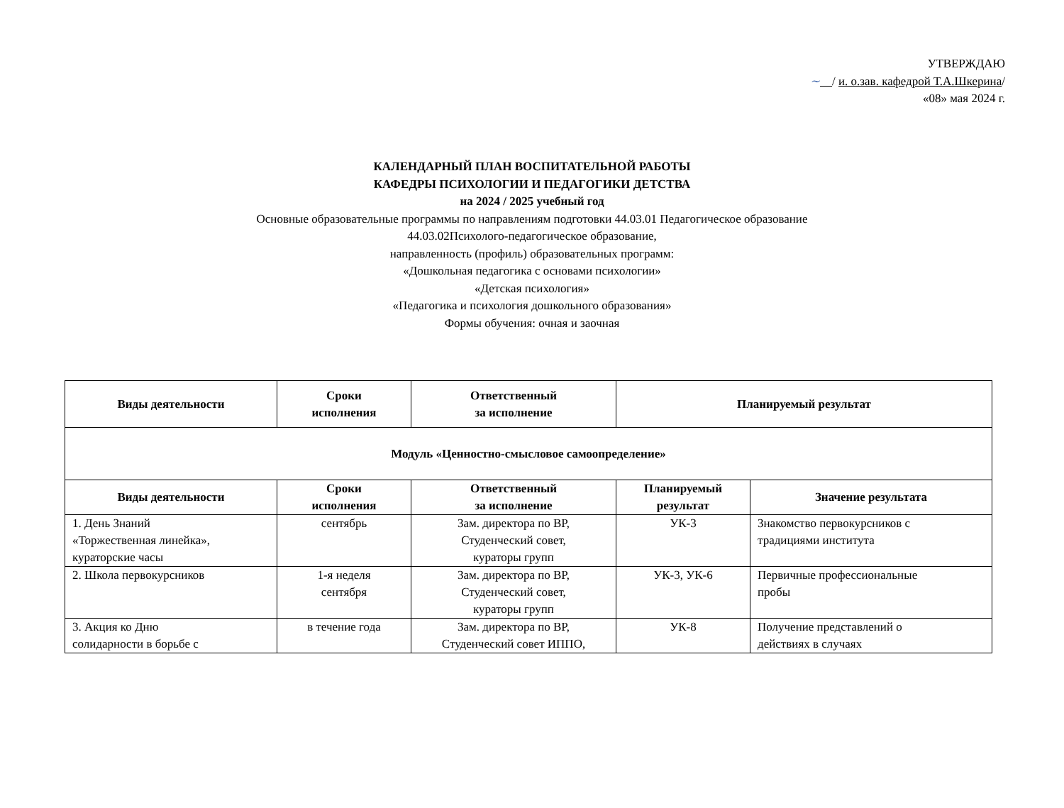УТВЕРЖДАЮ
~ / и. о.зав. кафедрой Т.А.Шкерина/
«08» мая 2024 г.
КАЛЕНДАРНЫЙ ПЛАН ВОСПИТАТЕЛЬНОЙ РАБОТЫ
КАФЕДРЫ ПСИХОЛОГИИ И ПЕДАГОГИКИ ДЕТСТВА
на 2024 / 2025 учебный год
Основные образовательные программы по направлениям подготовки 44.03.01 Педагогическое образование
44.03.02Психолого-педагогическое образование,
направленность (профиль) образовательных программ:
«Дошкольная педагогика с основами психологии»
«Детская психология»
«Педагогика и психология дошкольного образования»
Формы обучения: очная и заочная
| Виды деятельности | Сроки исполнения | Ответственный за исполнение | Планируемый результат | |
| --- | --- | --- | --- | --- |
| Модуль «Ценностно-смысловое самоопределение» | | | | |
| Виды деятельности | Сроки исполнения | Ответственный за исполнение | Планируемый результат | Значение результата |
| 1. День Знаний «Торжественная линейка», кураторские часы | сентябрь | Зам. директора по ВР, Студенческий совет, кураторы групп | УК-3 | Знакомство первокурсников с традициями института |
| 2. Школа первокурсников | 1-я неделя сентября | Зам. директора по ВР, Студенческий совет, кураторы групп | УК-3, УК-6 | Первичные профессиональные пробы |
| 3. Акция ко Дню солидарности в борьбе с | в течение года | Зам. директора по ВР, Студенческий совет ИППО, | УК-8 | Получение представлений о действиях в случаях |